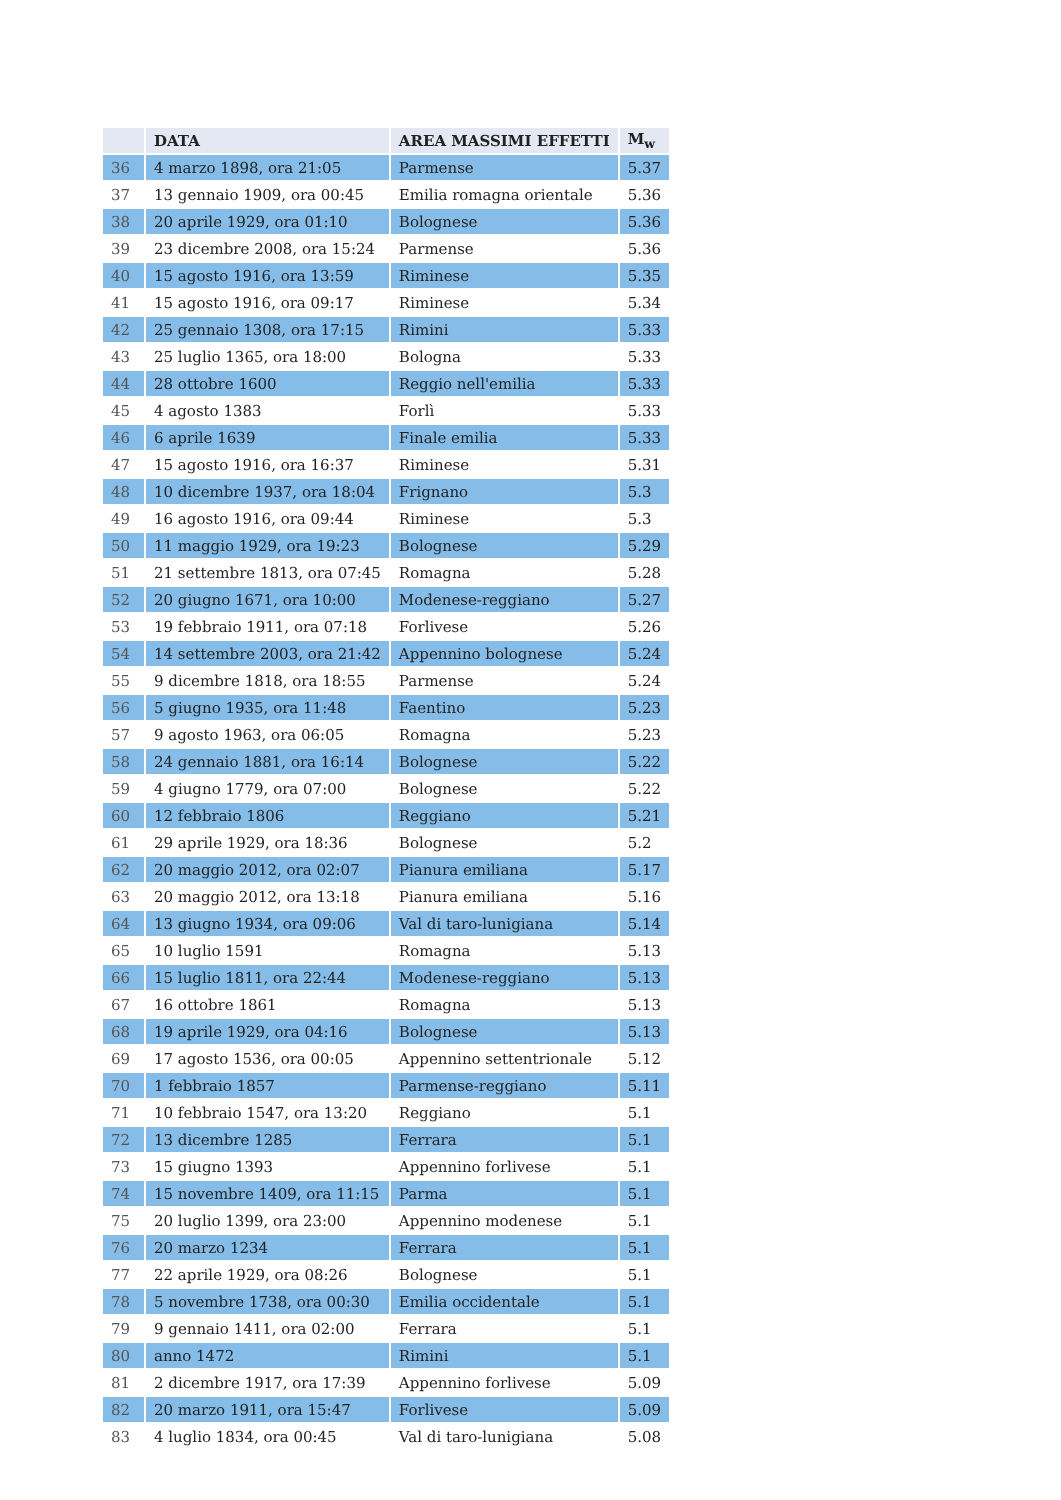| | DATA | AREA MASSIMI EFFETTI | M<sub>w</sub> |
| --- | --- | --- | --- |
| 36 | 4 marzo 1898, ora 21:05 | Parmense | 5.37 |
| 37 | 13 gennaio 1909, ora 00:45 | Emilia romagna orientale | 5.36 |
| 38 | 20 aprile 1929, ora 01:10 | Bolognese | 5.36 |
| 39 | 23 dicembre 2008, ora 15:24 | Parmense | 5.36 |
| 40 | 15 agosto 1916, ora 13:59 | Riminese | 5.35 |
| 41 | 15 agosto 1916, ora 09:17 | Riminese | 5.34 |
| 42 | 25 gennaio 1308, ora 17:15 | Rimini | 5.33 |
| 43 | 25 luglio 1365, ora 18:00 | Bologna | 5.33 |
| 44 | 28 ottobre 1600 | Reggio nell'emilia | 5.33 |
| 45 | 4 agosto 1383 | Forlì | 5.33 |
| 46 | 6 aprile 1639 | Finale emilia | 5.33 |
| 47 | 15 agosto 1916, ora 16:37 | Riminese | 5.31 |
| 48 | 10 dicembre 1937, ora 18:04 | Frignano | 5.3 |
| 49 | 16 agosto 1916, ora 09:44 | Riminese | 5.3 |
| 50 | 11 maggio 1929, ora 19:23 | Bolognese | 5.29 |
| 51 | 21 settembre 1813, ora 07:45 | Romagna | 5.28 |
| 52 | 20 giugno 1671, ora 10:00 | Modenese-reggiano | 5.27 |
| 53 | 19 febbraio 1911, ora 07:18 | Forlivese | 5.26 |
| 54 | 14 settembre 2003, ora 21:42 | Appennino bolognese | 5.24 |
| 55 | 9 dicembre 1818, ora 18:55 | Parmense | 5.24 |
| 56 | 5 giugno 1935, ora 11:48 | Faentino | 5.23 |
| 57 | 9 agosto 1963, ora 06:05 | Romagna | 5.23 |
| 58 | 24 gennaio 1881, ora 16:14 | Bolognese | 5.22 |
| 59 | 4 giugno 1779, ora 07:00 | Bolognese | 5.22 |
| 60 | 12 febbraio 1806 | Reggiano | 5.21 |
| 61 | 29 aprile 1929, ora 18:36 | Bolognese | 5.2 |
| 62 | 20 maggio 2012, ora 02:07 | Pianura emiliana | 5.17 |
| 63 | 20 maggio 2012, ora 13:18 | Pianura emiliana | 5.16 |
| 64 | 13 giugno 1934, ora 09:06 | Val di taro-lunigiana | 5.14 |
| 65 | 10 luglio 1591 | Romagna | 5.13 |
| 66 | 15 luglio 1811, ora 22:44 | Modenese-reggiano | 5.13 |
| 67 | 16 ottobre 1861 | Romagna | 5.13 |
| 68 | 19 aprile 1929, ora 04:16 | Bolognese | 5.13 |
| 69 | 17 agosto 1536, ora 00:05 | Appennino settentrionale | 5.12 |
| 70 | 1 febbraio 1857 | Parmense-reggiano | 5.11 |
| 71 | 10 febbraio 1547, ora 13:20 | Reggiano | 5.1 |
| 72 | 13 dicembre 1285 | Ferrara | 5.1 |
| 73 | 15 giugno 1393 | Appennino forlivese | 5.1 |
| 74 | 15 novembre 1409, ora 11:15 | Parma | 5.1 |
| 75 | 20 luglio 1399, ora 23:00 | Appennino modenese | 5.1 |
| 76 | 20 marzo 1234 | Ferrara | 5.1 |
| 77 | 22 aprile 1929, ora 08:26 | Bolognese | 5.1 |
| 78 | 5 novembre 1738, ora 00:30 | Emilia occidentale | 5.1 |
| 79 | 9 gennaio 1411, ora 02:00 | Ferrara | 5.1 |
| 80 | anno 1472 | Rimini | 5.1 |
| 81 | 2 dicembre 1917, ora 17:39 | Appennino forlivese | 5.09 |
| 82 | 20 marzo 1911, ora 15:47 | Forlivese | 5.09 |
| 83 | 4 luglio 1834, ora 00:45 | Val di taro-lunigiana | 5.08 |